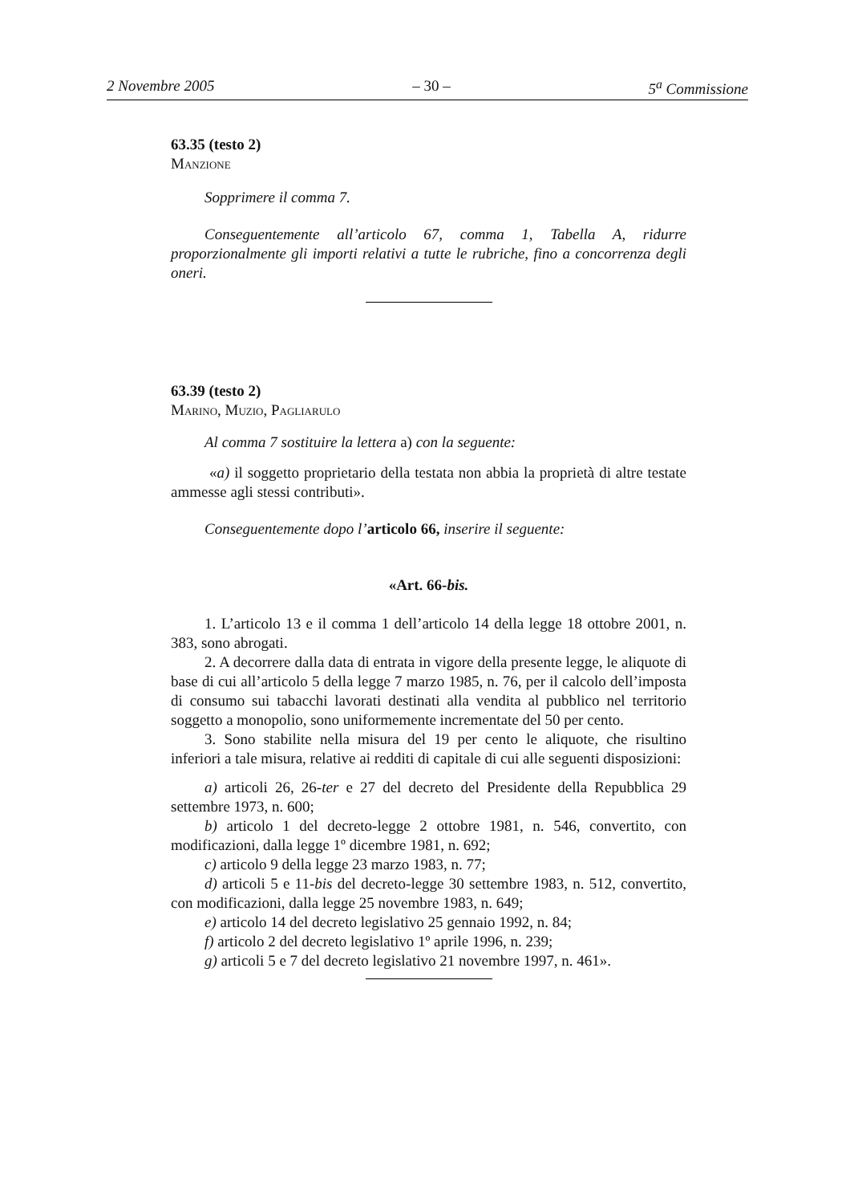2 Novembre 2005 – 30 – 5<sup>a</sup> Commissione
63.35 (testo 2)
Manzione
Sopprimere il comma 7.
Conseguentemente all’articolo 67, comma 1, Tabella A, ridurre proporzionalmente gli importi relativi a tutte le rubriche, fino a concorrenza degli oneri.
63.39 (testo 2)
Marino, Muzio, Pagliarulo
Al comma 7 sostituire la lettera a) con la seguente:
«a) il soggetto proprietario della testata non abbia la proprietà di altre testate ammesse agli stessi contributi».
Conseguentemente dopo l’articolo 66, inserire il seguente:
«Art. 66-bis.
1. L’articolo 13 e il comma 1 dell’articolo 14 della legge 18 ottobre 2001, n. 383, sono abrogati.
2. A decorrere dalla data di entrata in vigore della presente legge, le aliquote di base di cui all’articolo 5 della legge 7 marzo 1985, n. 76, per il calcolo dell’imposta di consumo sui tabacchi lavorati destinati alla vendita al pubblico nel territorio soggetto a monopolio, sono uniformemente incrementate del 50 per cento.
3. Sono stabilite nella misura del 19 per cento le aliquote, che risultino inferiori a tale misura, relative ai redditi di capitale di cui alle seguenti disposizioni:
a) articoli 26, 26-ter e 27 del decreto del Presidente della Repubblica 29 settembre 1973, n. 600;
b) articolo 1 del decreto-legge 2 ottobre 1981, n. 546, convertito, con modificazioni, dalla legge 1º dicembre 1981, n. 692;
c) articolo 9 della legge 23 marzo 1983, n. 77;
d) articoli 5 e 11-bis del decreto-legge 30 settembre 1983, n. 512, convertito, con modificazioni, dalla legge 25 novembre 1983, n. 649;
e) articolo 14 del decreto legislativo 25 gennaio 1992, n. 84;
f) articolo 2 del decreto legislativo 1º aprile 1996, n. 239;
g) articoli 5 e 7 del decreto legislativo 21 novembre 1997, n. 461».